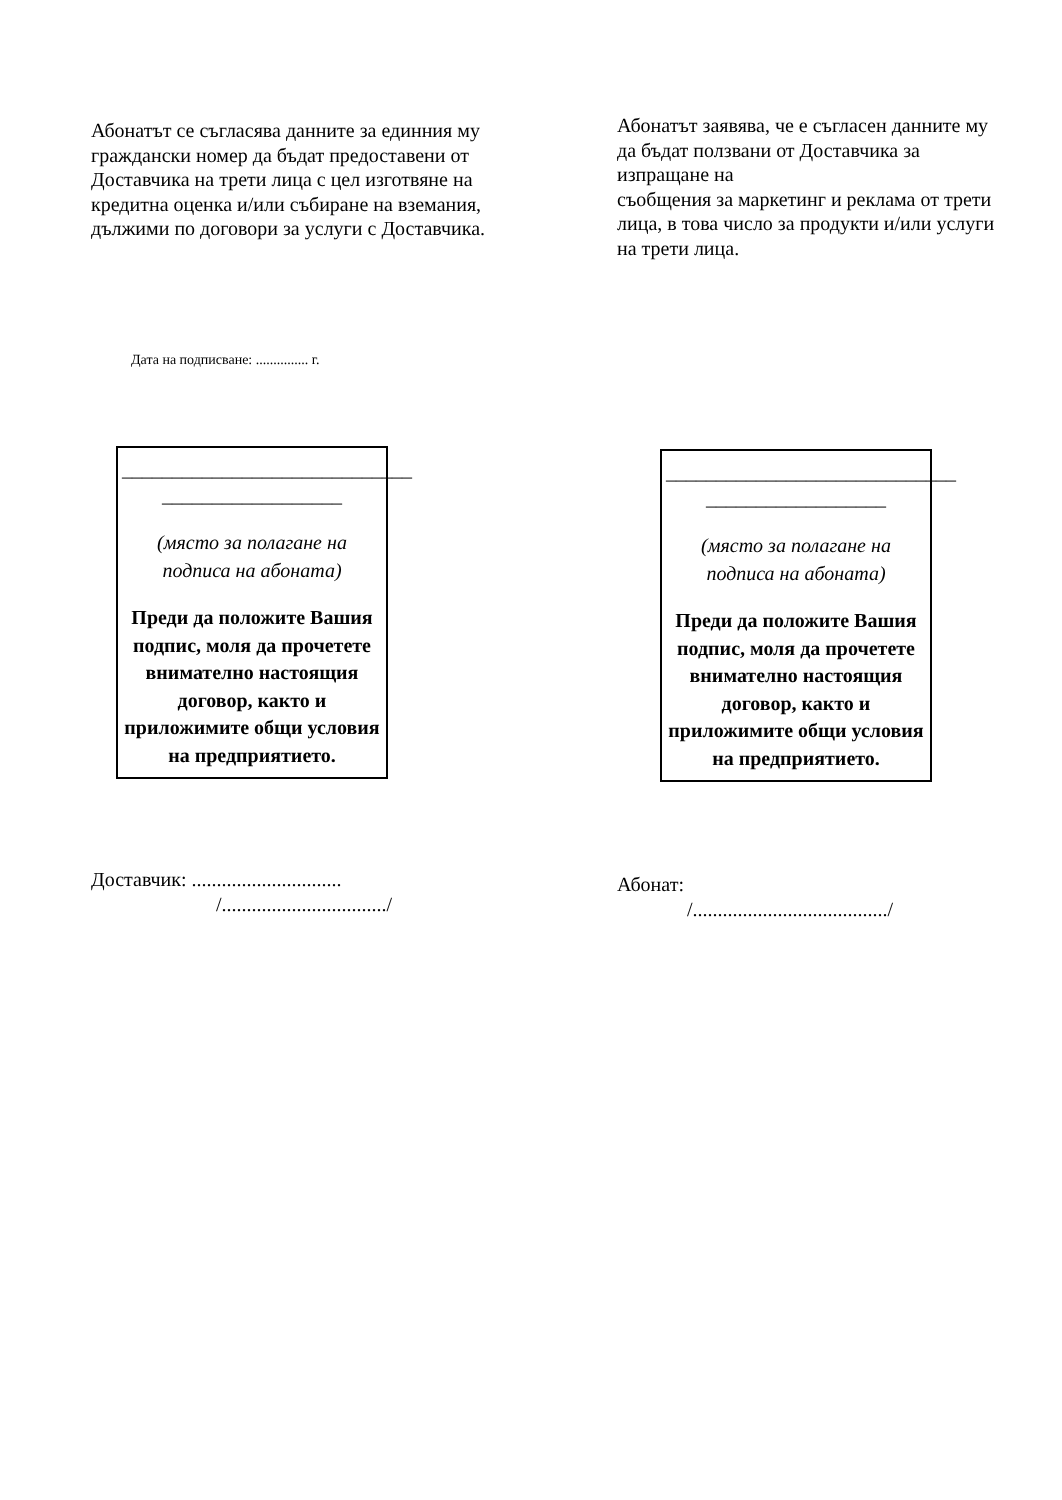Абонатът се съгласява данните за единния му граждански номер да бъдат предоставени от Доставчика на трети лица с цел изготвяне на кредитна оценка и/или събиране на вземания, дължими по договори за услуги с Доставчика.
Абонатът заявява, че е съгласен данните му да бъдат ползвани от Доставчика за изпращане на
съобщения за маркетинг и реклама от трети лица, в това число за продукти и/или услуги на трети лица.
Дата на подписване: ............... г.
_____________________________
__________________
(място за полагане на подписа на абоната)
Преди да положите Вашия подпис, моля да прочетете внимателно настоящия договор, както и приложимите общи условия на предприятието.
_____________________________
__________________
(място за полагане на подписа на абоната)
Преди да положите Вашия подпис, моля да прочетете внимателно настоящия договор, както и приложимите общи условия на предприятието.
Доставчик: ..............................
/................................./
Абонат:
/......................................./